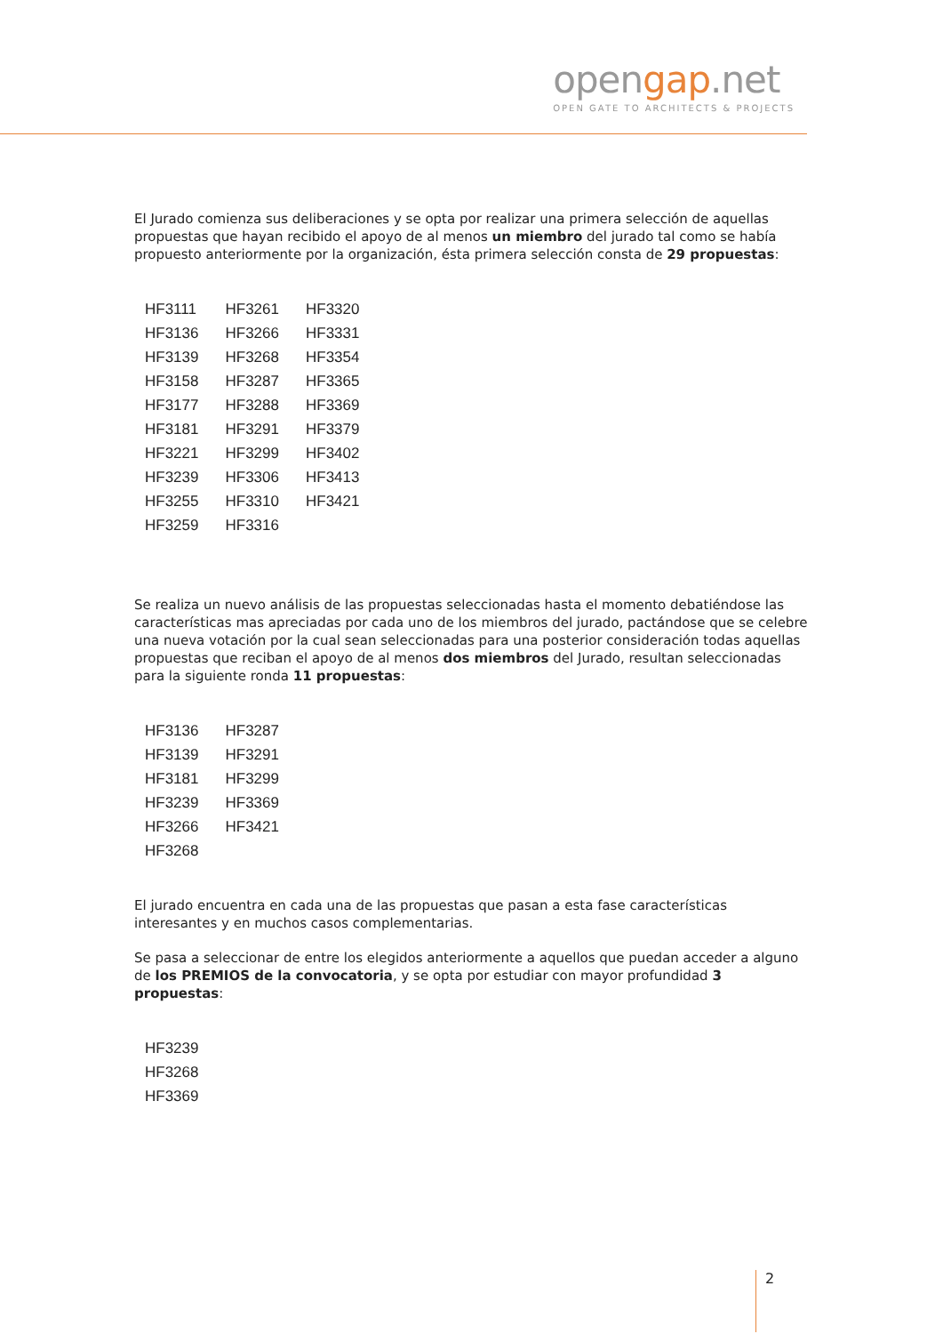opengap.net
OPEN GATE TO ARCHITECTS & PROJECTS
El Jurado comienza sus deliberaciones y se opta por realizar una primera selección de aquellas propuestas que hayan recibido el apoyo de al menos un miembro del jurado tal como se había propuesto anteriormente por la organización, ésta primera selección consta de 29 propuestas:
| HF3111 | HF3261 | HF3320 |
| HF3136 | HF3266 | HF3331 |
| HF3139 | HF3268 | HF3354 |
| HF3158 | HF3287 | HF3365 |
| HF3177 | HF3288 | HF3369 |
| HF3181 | HF3291 | HF3379 |
| HF3221 | HF3299 | HF3402 |
| HF3239 | HF3306 | HF3413 |
| HF3255 | HF3310 | HF3421 |
| HF3259 | HF3316 | |
Se realiza un nuevo análisis de las propuestas seleccionadas hasta el momento debatiéndose las características mas apreciadas por cada uno de los miembros del jurado, pactándose que se celebre una nueva votación por la cual sean seleccionadas para una posterior consideración todas aquellas propuestas que reciban el apoyo de al menos dos miembros del Jurado, resultan seleccionadas para la siguiente ronda 11 propuestas:
| HF3136 | HF3287 |
| HF3139 | HF3291 |
| HF3181 | HF3299 |
| HF3239 | HF3369 |
| HF3266 | HF3421 |
| HF3268 | |
El jurado encuentra en cada una de las propuestas que pasan a esta fase características interesantes y en muchos casos complementarias.
Se pasa a seleccionar de entre los elegidos anteriormente a aquellos que puedan acceder a alguno de los PREMIOS de la convocatoria, y se opta por estudiar con mayor profundidad 3 propuestas:
| HF3239 |
| HF3268 |
| HF3369 |
2